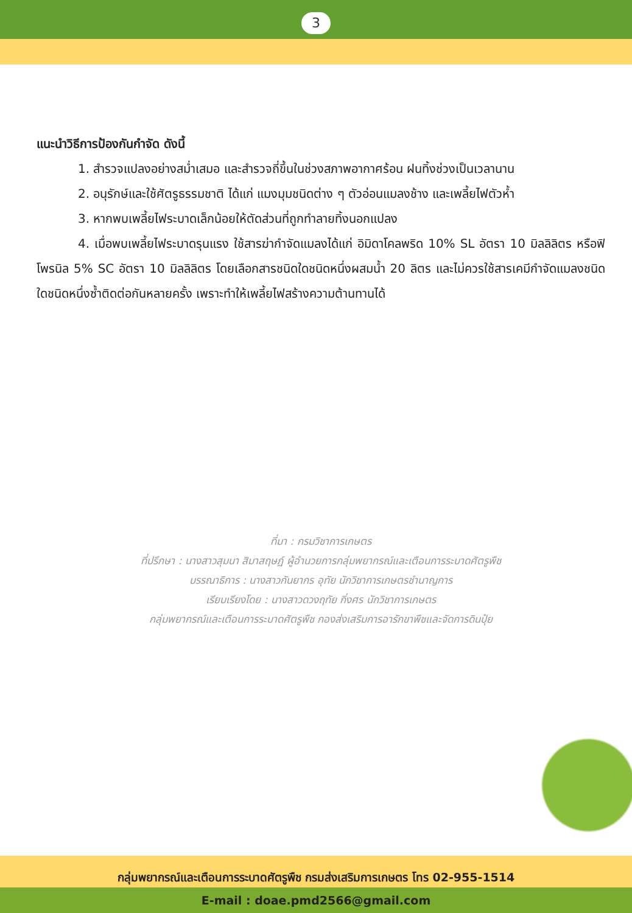3
แนะนำวิธีการป้องกันกำจัด ดังนี้
1. สำรวจแปลงอย่างสม่ำเสมอ และสำรวจถี่ขึ้นในช่วงสภาพอากาศร้อน ฝนทิ้งช่วงเป็นเวลานาน
2. อนุรักษ์และใช้ศัตรูธรรมชาติ ได้แก่ แมงมุมชนิดต่าง ๆ ตัวอ่อนแมลงช้าง และเพลี้ยไฟตัวห้ำ
3. หากพบเพลี้ยไฟระบาดเล็กน้อยให้ตัดส่วนที่ถูกทำลายทิ้งนอกแปลง
4. เมื่อพบเพลี้ยไฟระบาดรุนแรง ใช้สารฆ่ากำจัดแมลงได้แก่ อิมิดาโคลพริด 10% SL อัตรา 10 มิลลิลิตร หรือฟิโพรนิล 5% SC อัตรา 10 มิลลิลิตร โดยเลือกสารชนิดใดชนิดหนึ่งผสมน้ำ 20 ลิตร และไม่ควรใช้สารเคมีกำจัดแมลงชนิดใดชนิดหนึ่งซ้ำติดต่อกันหลายครั้ง เพราะทำให้เพลี้ยไฟสร้างความต้านทานได้
ที่มา : กรมวิชาการเกษตร
ที่ปรึกษา : นางสาวสุมนา สิมาสฤษฏ์ ผู้อำนวยการกลุ่มพยากรณ์และเตือนการระบาดศัตรูพืช
บรรณาธิการ : นางสาวกันยากร อุทัย นักวิชาการเกษตรชำนาญการ
เรียบเรียงโดย : นางสาวดวงฤทัย กิ่งศร นักวิชาการเกษตร
กลุ่มพยากรณ์และเตือนการระบาดศัตรูพืช กองส่งเสริมการอารักขาพืชและจัดการดินปุ๋ย
กลุ่มพยากรณ์และเตือนการระบาดศัตรูพืช กรมส่งเสริมการเกษตร โทร 02-955-1514
E-mail : doae.pmd2566@gmail.com